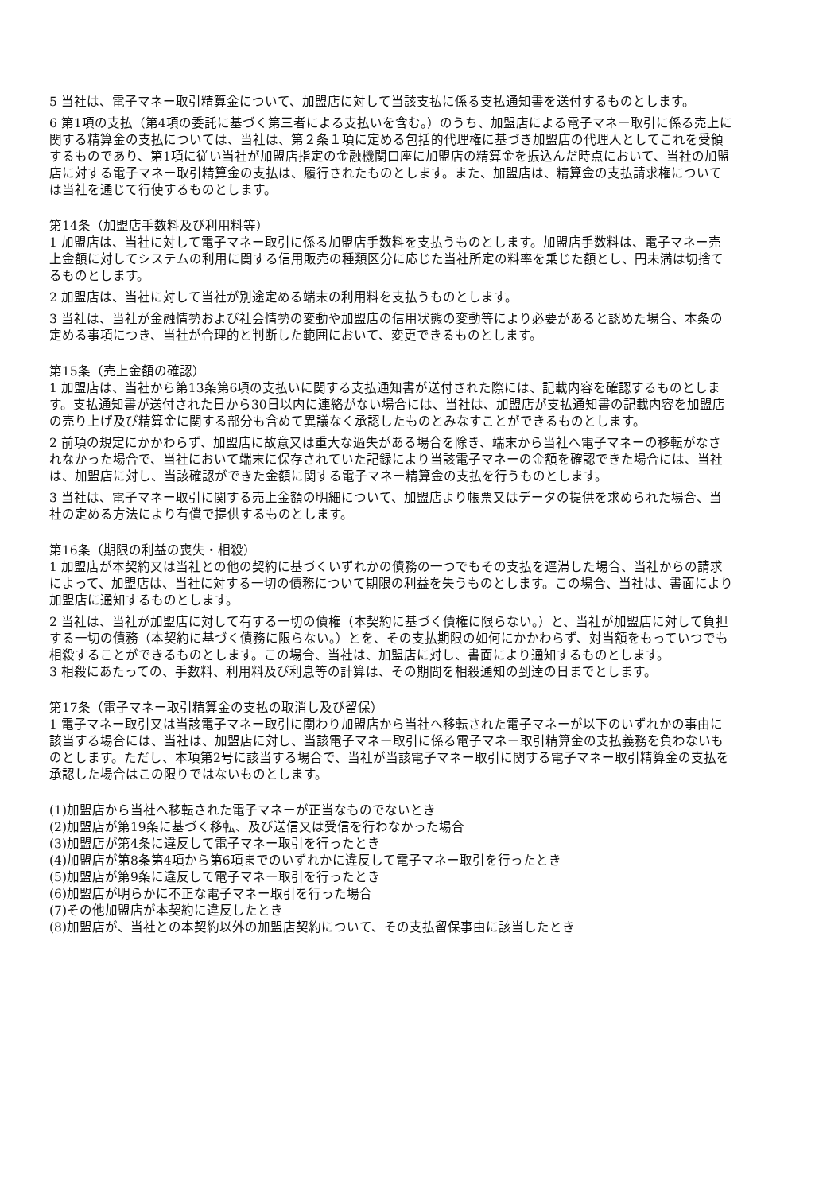5 当社は、電子マネー取引精算金について、加盟店に対して当該支払に係る支払通知書を送付するものとします。
6 第1項の支払（第4項の委託に基づく第三者による支払いを含む。）のうち、加盟店による電子マネー取引に係る売上に関する精算金の支払については、当社は、第２条１項に定める包括的代理権に基づき加盟店の代理人としてこれを受領するものであり、第1項に従い当社が加盟店指定の金融機関口座に加盟店の精算金を振込んだ時点において、当社の加盟店に対する電子マネー取引精算金の支払は、履行されたものとします。また、加盟店は、精算金の支払請求権については当社を通じて行使するものとします。
第14条（加盟店手数料及び利用料等）
1 加盟店は、当社に対して電子マネー取引に係る加盟店手数料を支払うものとします。加盟店手数料は、電子マネー売上金額に対してシステムの利用に関する信用販売の種類区分に応じた当社所定の料率を乗じた額とし、円未満は切捨てるものとします。
2 加盟店は、当社に対して当社が別途定める端末の利用料を支払うものとします。
3 当社は、当社が金融情勢および社会情勢の変動や加盟店の信用状態の変動等により必要があると認めた場合、本条の定める事項につき、当社が合理的と判断した範囲において、変更できるものとします。
第15条（売上金額の確認）
1 加盟店は、当社から第13条第6項の支払いに関する支払通知書が送付された際には、記載内容を確認するものとします。支払通知書が送付された日から30日以内に連絡がない場合には、当社は、加盟店が支払通知書の記載内容を加盟店の売り上げ及び精算金に関する部分も含めて異議なく承認したものとみなすことができるものとします。
2 前項の規定にかかわらず、加盟店に故意又は重大な過失がある場合を除き、端末から当社へ電子マネーの移転がなされなかった場合で、当社において端末に保存されていた記録により当該電子マネーの金額を確認できた場合には、当社は、加盟店に対し、当該確認ができた金額に関する電子マネー精算金の支払を行うものとします。
3 当社は、電子マネー取引に関する売上金額の明細について、加盟店より帳票又はデータの提供を求められた場合、当社の定める方法により有償で提供するものとします。
第16条（期限の利益の喪失・相殺）
1 加盟店が本契約又は当社との他の契約に基づくいずれかの債務の一つでもその支払を遅滞した場合、当社からの請求によって、加盟店は、当社に対する一切の債務について期限の利益を失うものとします。この場合、当社は、書面により加盟店に通知するものとします。
2 当社は、当社が加盟店に対して有する一切の債権（本契約に基づく債権に限らない。）と、当社が加盟店に対して負担する一切の債務（本契約に基づく債務に限らない。）とを、その支払期限の如何にかかわらず、対当額をもっていつでも相殺することができるものとします。この場合、当社は、加盟店に対し、書面により通知するものとします。
3 相殺にあたっての、手数料、利用料及び利息等の計算は、その期間を相殺通知の到達の日までとします。
第17条（電子マネー取引精算金の支払の取消し及び留保）
1 電子マネー取引又は当該電子マネー取引に関わり加盟店から当社へ移転された電子マネーが以下のいずれかの事由に該当する場合には、当社は、加盟店に対し、当該電子マネー取引に係る電子マネー取引精算金の支払義務を負わないものとします。ただし、本項第2号に該当する場合で、当社が当該電子マネー取引に関する電子マネー取引精算金の支払を承認した場合はこの限りではないものとします。
(1)加盟店から当社へ移転された電子マネーが正当なものでないとき
(2)加盟店が第19条に基づく移転、及び送信又は受信を行わなかった場合
(3)加盟店が第4条に違反して電子マネー取引を行ったとき
(4)加盟店が第8条第4項から第6項までのいずれかに違反して電子マネー取引を行ったとき
(5)加盟店が第9条に違反して電子マネー取引を行ったとき
(6)加盟店が明らかに不正な電子マネー取引を行った場合
(7)その他加盟店が本契約に違反したとき
(8)加盟店が、当社との本契約以外の加盟店契約について、その支払留保事由に該当したとき